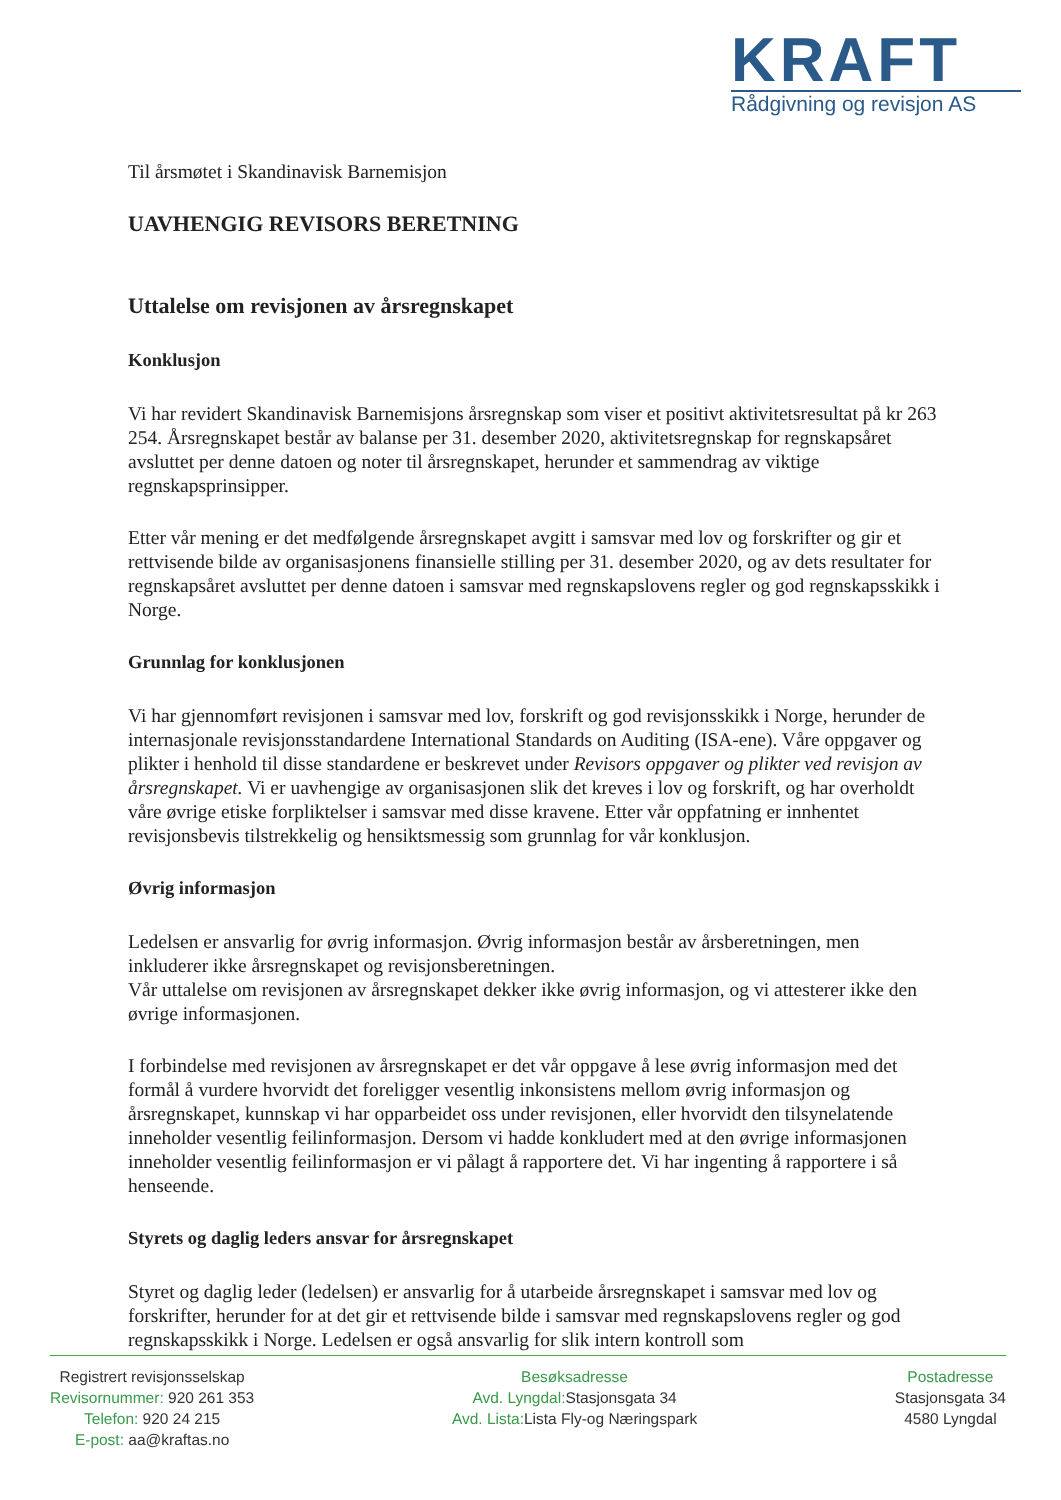KRAFT
Rådgivning og revisjon AS
Til årsmøtet i Skandinavisk Barnemisjon
UAVHENGIG REVISORS BERETNING
Uttalelse om revisjonen av årsregnskapet
Konklusjon
Vi har revidert Skandinavisk Barnemisjons årsregnskap som viser et positivt aktivitetsresultat på kr 263 254. Årsregnskapet består av balanse per 31. desember 2020, aktivitetsregnskap for regnskapsåret avsluttet per denne datoen og noter til årsregnskapet, herunder et sammendrag av viktige regnskapsprinsipper.
Etter vår mening er det medfølgende årsregnskapet avgitt i samsvar med lov og forskrifter og gir et rettvisende bilde av organisasjonens finansielle stilling per 31. desember 2020, og av dets resultater for regnskapsåret avsluttet per denne datoen i samsvar med regnskapslovens regler og god regnskapsskikk i Norge.
Grunnlag for konklusjonen
Vi har gjennomført revisjonen i samsvar med lov, forskrift og god revisjonsskikk i Norge, herunder de internasjonale revisjonsstandardene International Standards on Auditing (ISA-ene). Våre oppgaver og plikter i henhold til disse standardene er beskrevet under Revisors oppgaver og plikter ved revisjon av årsregnskapet. Vi er uavhengige av organisasjonen slik det kreves i lov og forskrift, og har overholdt våre øvrige etiske forpliktelser i samsvar med disse kravene. Etter vår oppfatning er innhentet revisjonsbevis tilstrekkelig og hensiktsmessig som grunnlag for vår konklusjon.
Øvrig informasjon
Ledelsen er ansvarlig for øvrig informasjon. Øvrig informasjon består av årsberetningen, men inkluderer ikke årsregnskapet og revisjonsberetningen.
Vår uttalelse om revisjonen av årsregnskapet dekker ikke øvrig informasjon, og vi attesterer ikke den øvrige informasjonen.
I forbindelse med revisjonen av årsregnskapet er det vår oppgave å lese øvrig informasjon med det formål å vurdere hvorvidt det foreligger vesentlig inkonsistens mellom øvrig informasjon og årsregnskapet, kunnskap vi har opparbeidet oss under revisjonen, eller hvorvidt den tilsynelatende inneholder vesentlig feilinformasjon. Dersom vi hadde konkludert med at den øvrige informasjonen inneholder vesentlig feilinformasjon er vi pålagt å rapportere det. Vi har ingenting å rapportere i så henseende.
Styrets og daglig leders ansvar for årsregnskapet
Styret og daglig leder (ledelsen) er ansvarlig for å utarbeide årsregnskapet i samsvar med lov og forskrifter, herunder for at det gir et rettvisende bilde i samsvar med regnskapslovens regler og god regnskapsskikk i Norge. Ledelsen er også ansvarlig for slik intern kontroll som
Registrert revisjonsselskap
Revisornummer: 920 261 353
Telefon: 920 24 215
E-post: aa@kraftas.no
Besøksadresse
Avd. Lyngdal: Stasjonsgata 34
Avd. Lista: Lista Fly-og Næringspark
Postadresse
Stasjonsgata 34
4580 Lyngdal